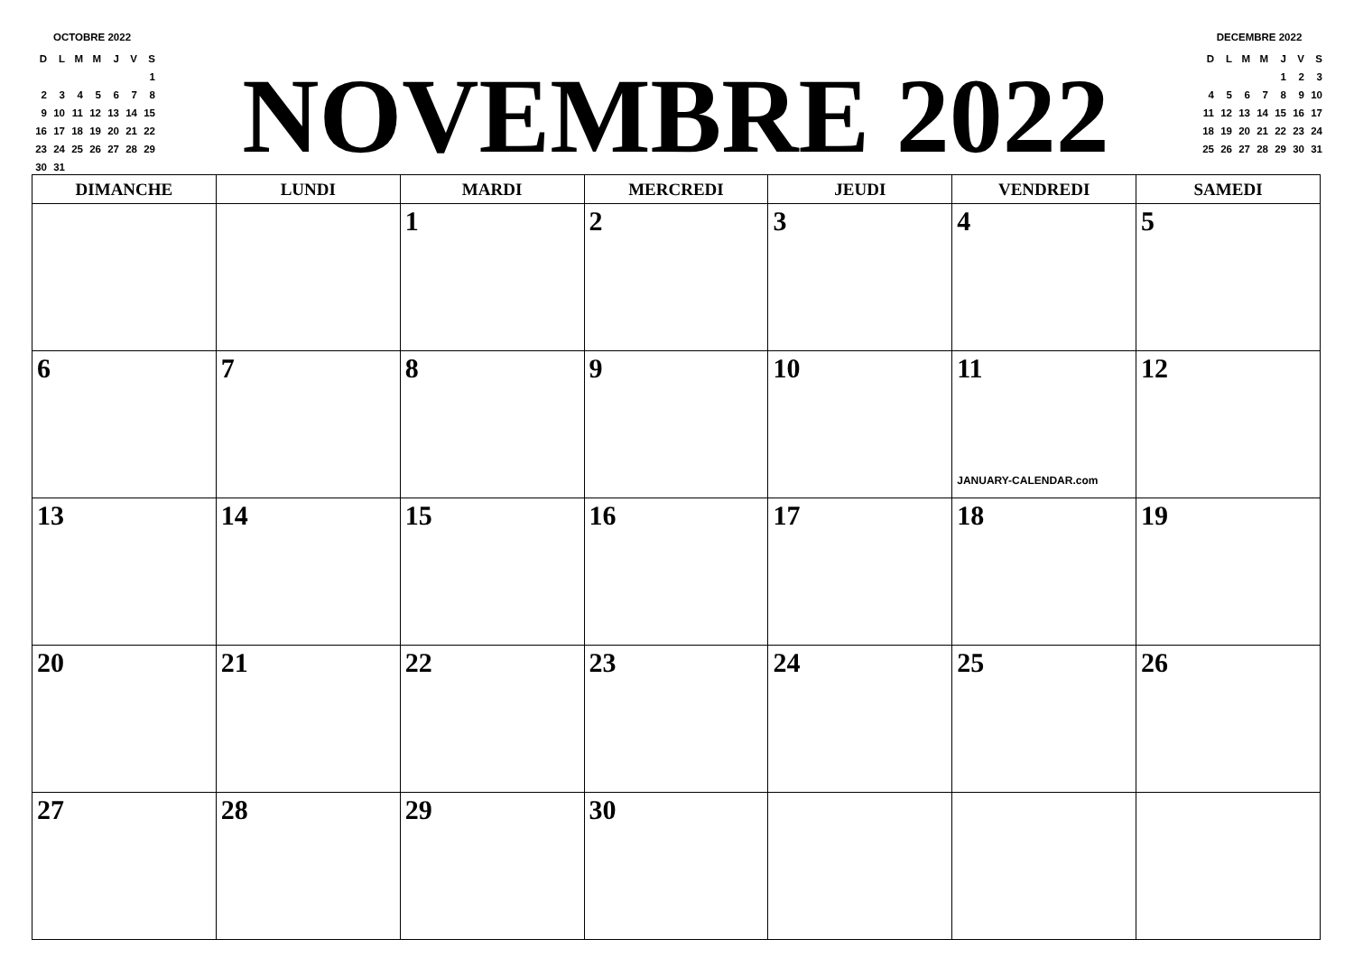OCTOBRE 2022
| D | L | M | M | J | V | S |
| | | | | | | 1 |
| 2 | 3 | 4 | 5 | 6 | 7 | 8 |
| 9 | 10 | 11 | 12 | 13 | 14 | 15 |
| 16 | 17 | 18 | 19 | 20 | 21 | 22 |
| 23 | 24 | 25 | 26 | 27 | 28 | 29 |
| 30 | 31 | | | | | |
NOVEMBRE 2022
DECEMBRE 2022
| D | L | M | M | J | V | S |
| | | | | 1 | 2 | 3 |
| 4 | 5 | 6 | 7 | 8 | 9 | 10 |
| 11 | 12 | 13 | 14 | 15 | 16 | 17 |
| 18 | 19 | 20 | 21 | 22 | 23 | 24 |
| 25 | 26 | 27 | 28 | 29 | 30 | 31 |
| DIMANCHE | LUNDI | MARDI | MERCREDI | JEUDI | VENDREDI | SAMEDI |
| --- | --- | --- | --- | --- | --- | --- |
| | | 1 | 2 | 3 | 4 | 5 |
| 6 | 7 | 8 | 9 | 10 | 11 JANUARY-CALENDAR.com | 12 |
| 13 | 14 | 15 | 16 | 17 | 18 | 19 |
| 20 | 21 | 22 | 23 | 24 | 25 | 26 |
| 27 | 28 | 29 | 30 | | | |